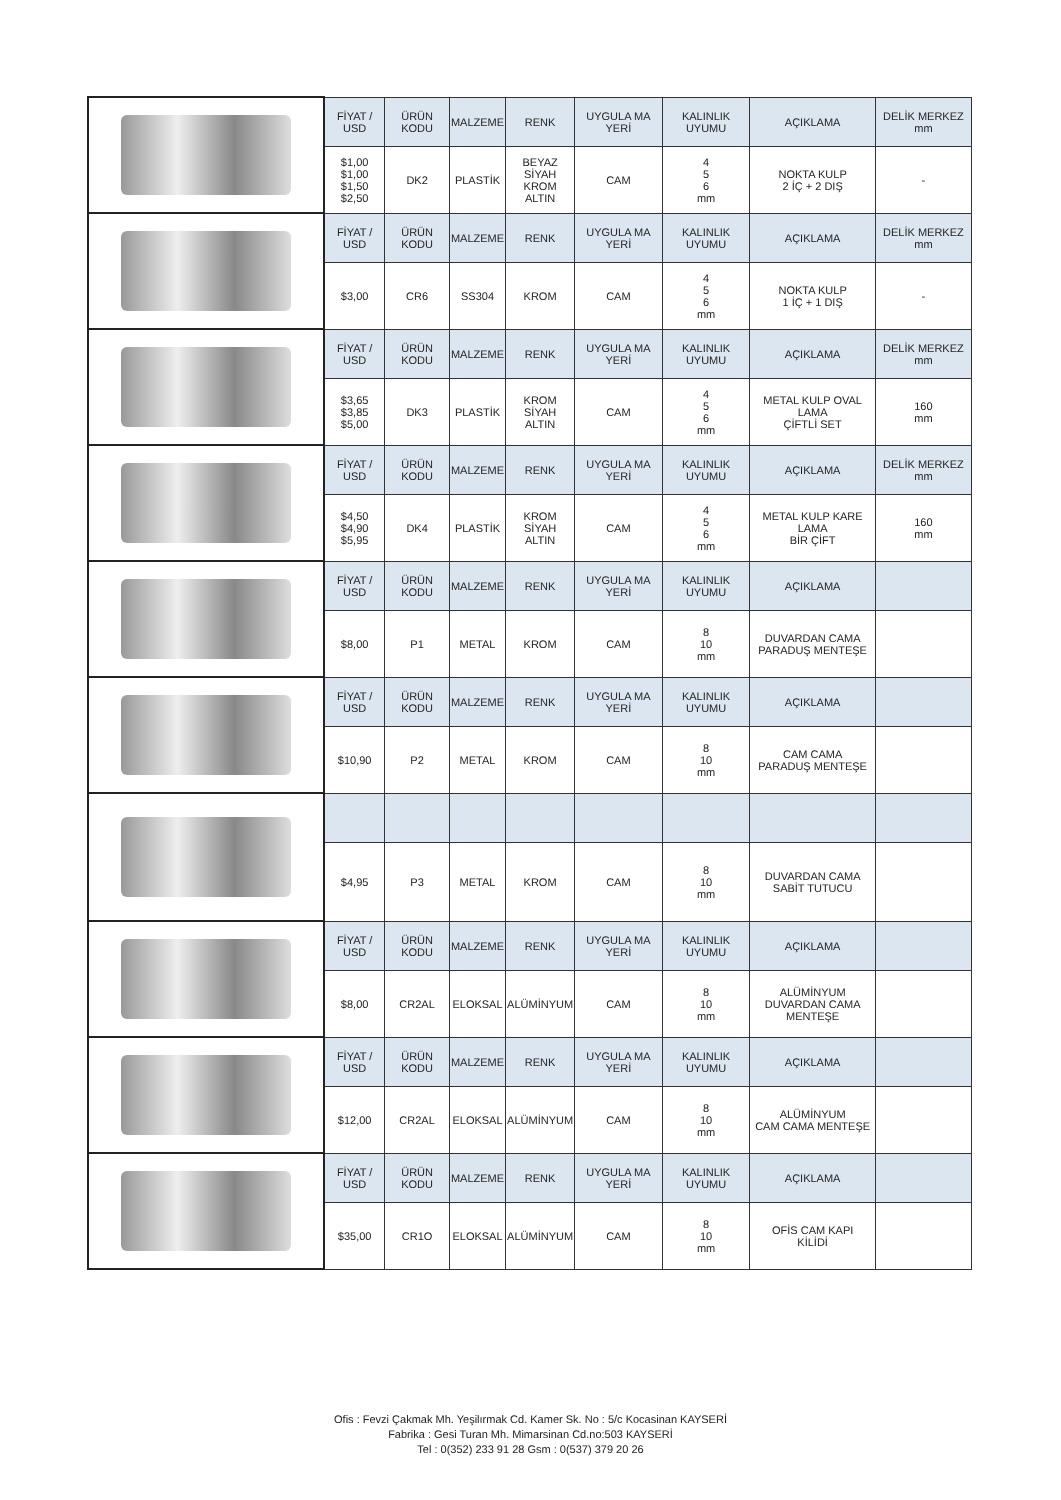| | FİYAT / USD | ÜRÜN KODU | MALZEME | RENK | UYGULA MA YERİ | KALINLIK UYUMU | AÇIKLAMA | DELİK MERKEZ mm |
| | $1,00 $1,00 $1,50 $2,50 | DK2 | PLASTİK | BEYAZ SİYAH KROM ALTIN | CAM | 4 5 6 mm | NOKTA KULP 2 İÇ + 2 DIŞ | - |
| | FİYAT / USD | ÜRÜN KODU | MALZEME | RENK | UYGULA MA YERİ | KALINLIK UYUMU | AÇIKLAMA | DELİK MERKEZ mm |
| | $3,00 | CR6 | SS304 | KROM | CAM | 4 5 6 mm | NOKTA KULP 1 İÇ + 1 DIŞ | - |
| | FİYAT / USD | ÜRÜN KODU | MALZEME | RENK | UYGULA MA YERİ | KALINLIK UYUMU | AÇIKLAMA | DELİK MERKEZ mm |
| | $3,65 $3,85 $5,00 | DK3 | PLASTİK | KROM SİYAH ALTIN | CAM | 4 5 6 mm | METAL KULP OVAL LAMA ÇİFTLİ SET | 160 mm |
| | FİYAT / USD | ÜRÜN KODU | MALZEME | RENK | UYGULA MA YERİ | KALINLIK UYUMU | AÇIKLAMA | DELİK MERKEZ mm |
| | $4,50 $4,90 $5,95 | DK4 | PLASTİK | KROM SİYAH ALTIN | CAM | 4 5 6 mm | METAL KULP KARE LAMA BİR ÇİFT | 160 mm |
| | FİYAT / USD | ÜRÜN KODU | MALZEME | RENK | UYGULA MA YERİ | KALINLIK UYUMU | AÇIKLAMA | |
| | $8,00 | P1 | METAL | KROM | CAM | 8 10 mm | DUVARDAN CAMA PARADUŞ MENTEŞE | |
| | FİYAT / USD | ÜRÜN KODU | MALZEME | RENK | UYGULA MA YERİ | KALINLIK UYUMU | AÇIKLAMA | |
| | $10,90 | P2 | METAL | KROM | CAM | 8 10 mm | CAM CAMA PARADUŞ MENTEŞE | |
| | $4,95 | P3 | METAL | KROM | CAM | 8 10 mm | DUVARDAN CAMA SABİT TUTUCU | |
| | FİYAT / USD | ÜRÜN KODU | MALZEME | RENK | UYGULA MA YERİ | KALINLIK UYUMU | AÇIKLAMA | |
| | $8,00 | CR2AL | ELOKSAL | ALÜMİNYUM | CAM | 8 10 mm | ALÜMİNYUM DUVARDAN CAMA MENTEŞE | |
| | FİYAT / USD | ÜRÜN KODU | MALZEME | RENK | UYGULA MA YERİ | KALINLIK UYUMU | AÇIKLAMA | |
| | $12,00 | CR2AL | ELOKSAL | ALÜMİNYUM | CAM | 8 10 mm | ALÜMİNYUM CAM CAMA MENTEŞE | |
| | FİYAT / USD | ÜRÜN KODU | MALZEME | RENK | UYGULA MA YERİ | KALINLIK UYUMU | AÇIKLAMA | |
| | $35,00 | CR1O | ELOKSAL | ALÜMİNYUM | CAM | 8 10 mm | OFİS CAM KAPI KİLİDİ | |
Ofis : Fevzi Çakmak Mh. Yeşilırmak Cd. Kamer Sk. No : 5/c Kocasinan KAYSERİ
Fabrika : Gesi Turan Mh. Mimarsinan Cd.no:503 KAYSERİ
Tel : 0(352) 233 91 28 Gsm : 0(537) 379 20 26